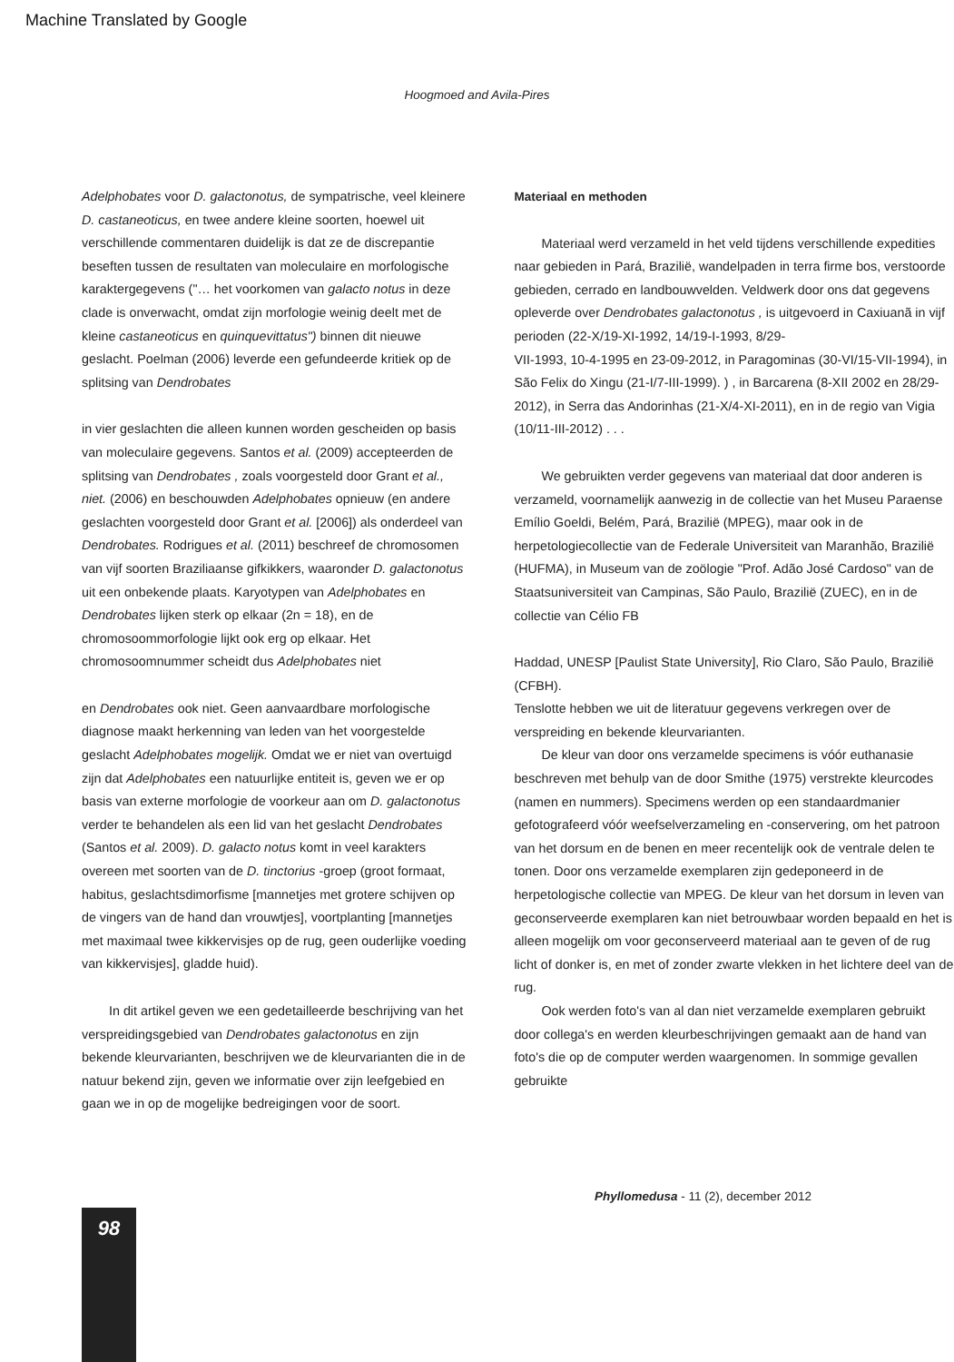Machine Translated by Google
Hoogmoed and Avila-Pires
Adelphobates voor D. galactonotus, de sympatrische, veel kleinere D. castaneoticus, en twee andere kleine soorten, hoewel uit verschillende commentaren duidelijk is dat ze de discrepantie beseften tussen de resultaten van moleculaire en morfologische karaktergegevens ("… het voorkomen van galacto notus in deze clade is onverwacht, omdat zijn morfologie weinig deelt met de kleine castaneoticus en quinquevittatus") binnen dit nieuwe geslacht. Poelman (2006) leverde een gefundeerde kritiek op de splitsing van Dendrobates
in vier geslachten die alleen kunnen worden gescheiden op basis van moleculaire gegevens. Santos et al. (2009) accepteerden de splitsing van Dendrobates , zoals voorgesteld door Grant et al., niet. (2006) en beschouwden Adelphobates opnieuw (en andere geslachten voorgesteld door Grant et al. [2006]) als onderdeel van Dendrobates. Rodrigues et al. (2011) beschreef de chromosomen van vijf soorten Braziliaanse gifkikkers, waaronder D. galactonotus
uit een onbekende plaats. Karyotypen van Adelphobates en Dendrobates lijken sterk op elkaar (2n = 18), en de chromosoommorfologie lijkt ook erg op elkaar. Het chromosoomnummer scheidt dus Adelphobates niet
en Dendrobates ook niet. Geen aanvaardbare morfologische diagnose maakt herkenning van leden van het voorgestelde geslacht Adelphobates mogelijk. Omdat we er niet van overtuigd zijn dat Adelphobates een natuurlijke entiteit is, geven we er op basis van externe morfologie de voorkeur aan om D. galactonotus verder te behandelen als een lid van het geslacht Dendrobates (Santos et al. 2009). D. galacto notus komt in veel karakters overeen met soorten van de D. tinctorius -groep (groot formaat, habitus, geslachtsdimorfisme [mannetjes met grotere schijven op de vingers van de hand dan vrouwtjes], voortplanting [mannetjes met maximaal twee kikkervisjes op de rug, geen ouderlijke voeding van kikkervisjes], gladde huid).
In dit artikel geven we een gedetailleerde beschrijving van het verspreidingsgebied van Dendrobates galactonotus en zijn bekende kleurvarianten, beschrijven we de kleurvarianten die in de natuur bekend zijn, geven we informatie over zijn leefgebied en gaan we in op de mogelijke bedreigingen voor de soort.
Materiaal en methoden
Materiaal werd verzameld in het veld tijdens verschillende expedities naar gebieden in Pará, Brazilië, wandelpaden in terra firme bos, verstoorde gebieden, cerrado en landbouwvelden. Veldwerk door ons dat gegevens opleverde over Dendrobates galactonotus , is uitgevoerd in Caxiuanã in vijf perioden (22-X/19-XI-1992, 14/19-I-1993, 8/29-
VII-1993, 10-4-1995 en 23-09-2012, in Paragominas (30-VI/15-VII-1994), in São Felix do Xingu (21-I/7-III-1999). ) , in Barcarena (8-XII 2002 en 28/29-2012), in Serra das Andorinhas (21-X/4-XI-2011), en in de regio van Vigia (10/11-III-2012) . . .
We gebruikten verder gegevens van materiaal dat door anderen is verzameld, voornamelijk aanwezig in de collectie van het Museu Paraense Emílio Goeldi, Belém, Pará, Brazilië (MPEG), maar ook in de herpetologiecollectie van de Federale Universiteit van Maranhão, Brazilië (HUFMA), in Museum van de zoölogie "Prof. Adão José Cardoso" van de Staatsuniversiteit van Campinas, São Paulo, Brazilië (ZUEC), en in de collectie van Célio FB
Haddad, UNESP [Paulist State University], Rio Claro, São Paulo, Brazilië (CFBH).
Tenslotte hebben we uit de literatuur gegevens verkregen over de verspreiding en bekende kleurvarianten.
De kleur van door ons verzamelde specimens is vóór euthanasie beschreven met behulp van de door Smithe (1975) verstrekte kleurcodes (namen en nummers). Specimens werden op een standaardmanier gefotografeerd vóór weefselverzameling en -conservering, om het patroon van het dorsum en de benen en meer recentelijk ook de ventrale delen te tonen. Door ons verzamelde exemplaren zijn gedeponeerd in de herpetologische collectie van MPEG. De kleur van het dorsum in leven van geconserveerde exemplaren kan niet betrouwbaar worden bepaald en het is alleen mogelijk om voor geconserveerd materiaal aan te geven of de rug licht of donker is, en met of zonder zwarte vlekken in het lichtere deel van de rug.
Ook werden foto's van al dan niet verzamelde exemplaren gebruikt door collega's en werden kleurbeschrijvingen gemaakt aan de hand van foto's die op de computer werden waargenomen. In sommige gevallen gebruikte
Phyllomedusa - 11 (2), december 2012
98